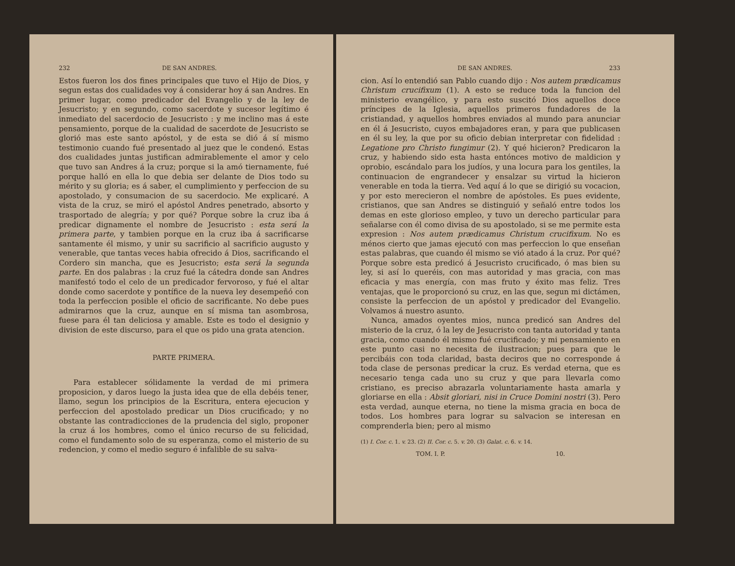232 DE SAN ANDRES.
Estos fueron los dos fines principales que tuvo el Hijo de Dios, y segun estas dos cualidades voy á considerar hoy á san Andres. En primer lugar, como predicador del Evangelio y de la ley de Jesucristo; y en segundo, como sacerdote y sucesor legítimo é inmediato del sacerdocio de Jesucristo : y me inclino mas á este pensamiento, porque de la cualidad de sacerdote de Jesucristo se glorió mas este santo apóstol, y de esta se dió á sí mismo testimonio cuando fué presentado al juez que le condenó. Estas dos cualidades juntas justifican admirablemente el amor y celo que tuvo san Andres á la cruz; porque si la amó tiernamente, fué porque halló en ella lo que debia ser delante de Dios todo su mérito y su gloria; es á saber, el cumplimiento y perfeccion de su apostolado, y consumacion de su sacerdocio. Me explicaré. A vista de la cruz, se miró el apóstol Andres penetrado, absorto y trasportado de alegría; y por qué? Porque sobre la cruz iba á predicar dignamente el nombre de Jesucristo : esta será la primera parte, y tambien porque en la cruz iba á sacrificarse santamente él mismo, y unir su sacrificio al sacrificio augusto y venerable, que tantas veces habia ofrecido á Dios, sacrificando el Cordero sin mancha, que es Jesucristo; esta será la segunda parte. En dos palabras : la cruz fué la cátedra donde san Andres manifestó todo el celo de un predicador fervoroso, y fué el altar donde como sacerdote y pontífice de la nueva ley desempeñó con toda la perfeccion posible el oficio de sacrificante. No debe pues admirarnos que la cruz, aunque en sí misma tan asombrosa, fuese para él tan deliciosa y amable. Este es todo el designio y division de este discurso, para el que os pido una grata atencion.
PARTE PRIMERA.
Para establecer sólidamente la verdad de mi primera proposicion, y daros luego la justa idea que de ella debéis tener, llamo, segun los principios de la Escritura, entera ejecucion y perfeccion del apostolado predicar un Dios crucificado; y no obstante las contradicciones de la prudencia del siglo, proponer la cruz á los hombres, como el único recurso de su felicidad, como el fundamento solo de su esperanza, como el misterio de su redencion, y como el medio seguro é infalible de su salva-
DE SAN ANDRES. 233
cion. Así lo entendió san Pablo cuando dijo : Nos autem prædicamus Christum crucifixum (1). A esto se reduce toda la funcion del ministerio evangélico, y para esto suscitó Dios aquellos doce príncipes de la Iglesia, aquellos primeros fundadores de la cristiandad, y aquellos hombres enviados al mundo para anunciar en él á Jesucristo, cuyos embajadores eran, y para que publicasen en él su ley, la que por su oficio debian interpretar con fidelidad : Legatione pro Christo fungimur (2). Y qué hicieron? Predicaron la cruz, y habiendo sido esta hasta entónces motivo de maldicion y oprobio, escándalo para los judíos, y una locura para los gentiles, la continuacion de engrandecer y ensalzar su virtud la hicieron venerable en toda la tierra. Ved aquí á lo que se dirigió su vocacion, y por esto merecieron el nombre de apóstoles. Es pues evidente, cristianos, que san Andres se distinguió y señaló entre todos los demas en este glorioso empleo, y tuvo un derecho particular para señalarse con él como divisa de su apostolado, si se me permite esta expresion : Nos autem prædicamus Christum crucifixum. No es ménos cierto que jamas ejecutó con mas perfeccion lo que enseñan estas palabras, que cuando él mismo se vió atado á la cruz. Por qué? Porque sobre esta predicó á Jesucristo crucificado, ó mas bien su ley, si así lo queréis, con mas autoridad y mas gracia, con mas eficacia y mas energía, con mas fruto y éxito mas feliz. Tres ventajas, que le proporcionó su cruz, en las que, segun mi dictámen, consiste la perfeccion de un apóstol y predicador del Evangelio. Volvamos á nuestro asunto.
Nunca, amados oyentes mios, nunca predicó san Andres del misterio de la cruz, ó la ley de Jesucristo con tanta autoridad y tanta gracia, como cuando él mismo fué crucificado; y mi pensamiento en este punto casi no necesita de ilustracion; pues para que le percibáis con toda claridad, basta deciros que no corresponde á toda clase de personas predicar la cruz. Es verdad eterna, que es necesario tenga cada uno su cruz y que para llevarla como cristiano, es preciso abrazarla voluntariamente hasta amarla y gloriarse en ella : Absit gloriari, nisi in Cruce Domini nostri (3). Pero esta verdad, aunque eterna, no tiene la misma gracia en boca de todos. Los hombres para lograr su salvacion se interesan en comprenderla bien; pero al mismo
(1) I. Cor. c. 1. v. 23. (2) II. Cor. c. 5. v. 20. (3) Galat. c. 6. v. 14.
TOM. I. P. 10.